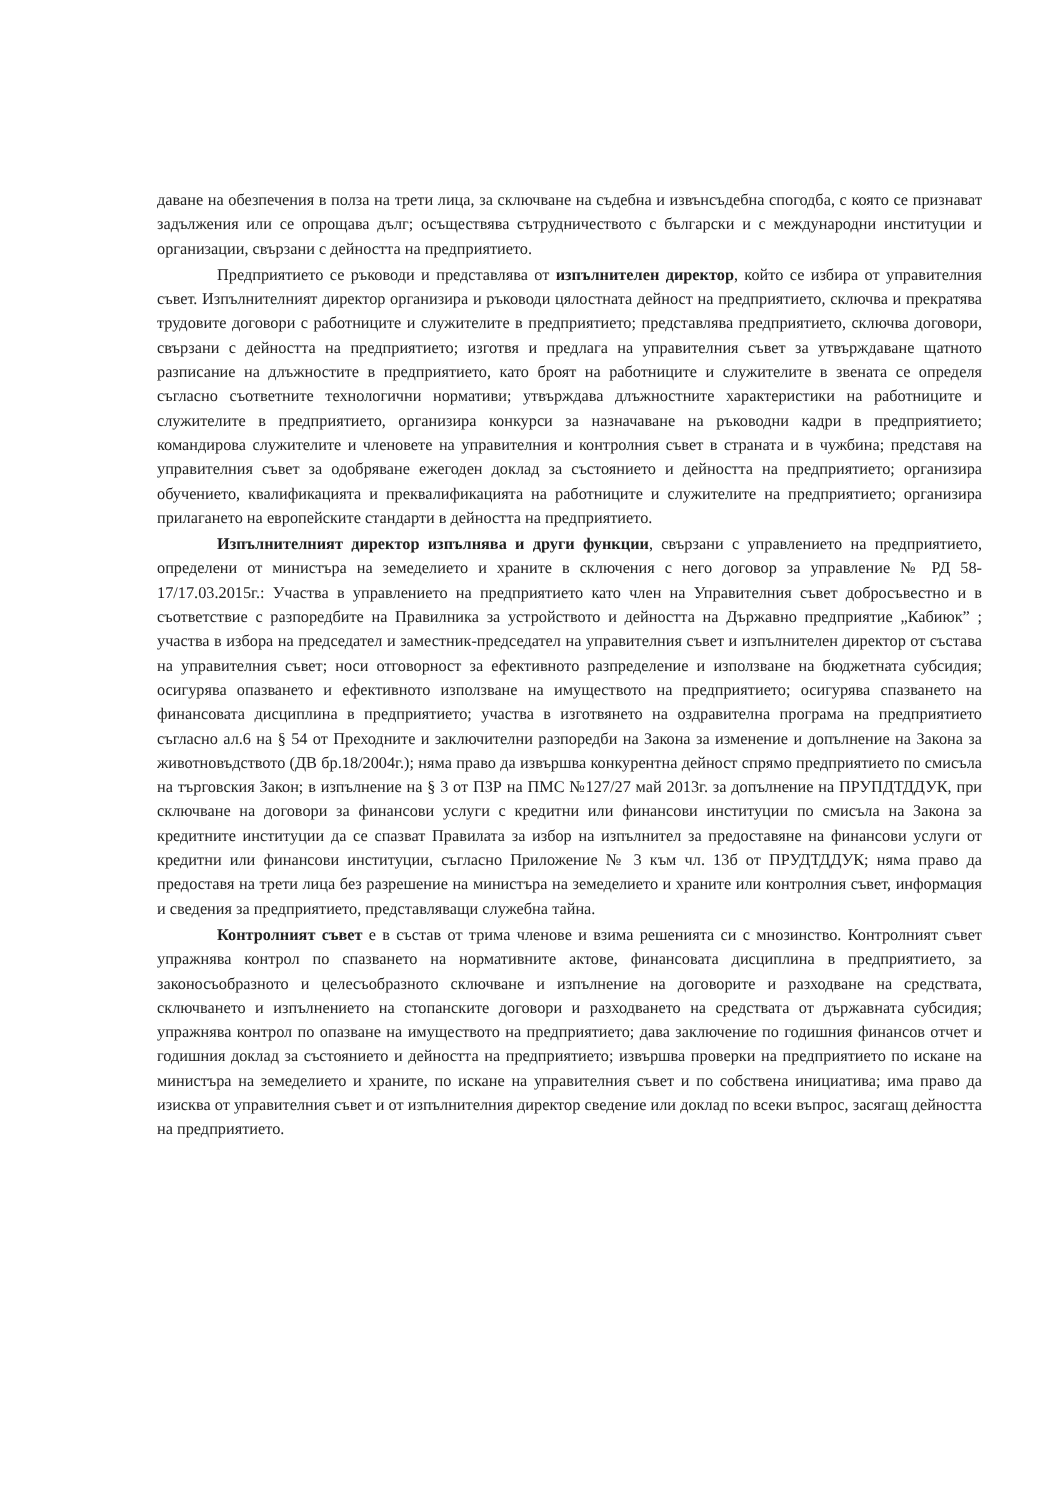даване на обезпечения в полза на трети лица, за сключване на съдебна и извънсъдебна спогодба, с която се признават задължения или се опрощава дълг; осъществява сътрудничеството с български и с международни институции и организации, свързани с дейността на предприятието.
Предприятието се ръководи и представлява от изпълнителен директор, който се избира от управителния съвет. Изпълнителният директор организира и ръководи цялостната дейност на предприятието, сключва и прекратява трудовите договори с работниците и служителите в предприятието; представлява предприятието, сключва договори, свързани с дейността на предприятието; изготвя и предлага на управителния съвет за утвърждаване щатното разписание на длъжностите в предприятието, като броят на работниците и служителите в звената се определя съгласно съответните технологични нормативи; утвърждава длъжностните характеристики на работниците и служителите в предприятието, организира конкурси за назначаване на ръководни кадри в предприятието; командирова служителите и членовете на управителния и контролния съвет в страната и в чужбина; представя на управителния съвет за одобряване ежегоден доклад за състоянието и дейността на предприятието; организира обучението, квалификацията и преквалификацията на работниците и служителите на предприятието; организира прилагането на европейските стандарти в дейността на предприятието.
Изпълнителният директор изпълнява и други функции, свързани с управлението на предприятието, определени от министъра на земеделието и храните в сключения с него договор за управление № РД 58-17/17.03.2015г.: Участва в управлението на предприятието като член на Управителния съвет добросъвестно и в съответствие с разпоредбите на Правилника за устройството и дейността на Държавно предприятие „Кабиюк” ; участва в избора на председател и заместник-председател на управителния съвет и изпълнителен директор от състава на управителния съвет; носи отговорност за ефективното разпределение и използване на бюджетната субсидия; осигурява опазването и ефективното използване на имуществото на предприятието; осигурява спазването на финансовата дисциплина в предприятието; участва в изготвянето на оздравителна програма на предприятието съгласно ал.6 на § 54 от Преходните и заключителни разпоредби на Закона за изменение и допълнение на Закона за животновъдството (ДВ бр.18/2004г.); няма право да извършва конкурентна дейност спрямо предприятието по смисъла на търговския Закон; в изпълнение на § 3 от ПЗР на ПМС №127/27 май 2013г. за допълнение на ПРУПДТДДУК, при сключване на договори за финансови услуги с кредитни или финансови институции по смисъла на Закона за кредитните институции да се спазват Правилата за избор на изпълнител за предоставяне на финансови услуги от кредитни или финансови институции, съгласно Приложение № 3 към чл. 13б от ПРУДТДДУК; няма право да предоставя на трети лица без разрешение на министъра на земеделието и храните или контролния съвет, информация и сведения за предприятието, представляващи служебна тайна.
Контролният съвет е в състав от трима членове и взима решенията си с мнозинство. Контролният съвет упражнява контрол по спазването на нормативните актове, финансовата дисциплина в предприятието, за законосъобразното и целесъобразното сключване и изпълнение на договорите и разходване на средствата, сключването и изпълнението на стопанските договори и разходването на средствата от държавната субсидия; упражнява контрол по опазване на имуществото на предприятието; дава заключение по годишния финансов отчет и годишния доклад за състоянието и дейността на предприятието; извършва проверки на предприятието по искане на министъра на земеделието и храните, по искане на управителния съвет и по собствена инициатива; има право да изисква от управителния съвет и от изпълнителния директор сведение или доклад по всеки въпрос, засягащ дейността на предприятието.